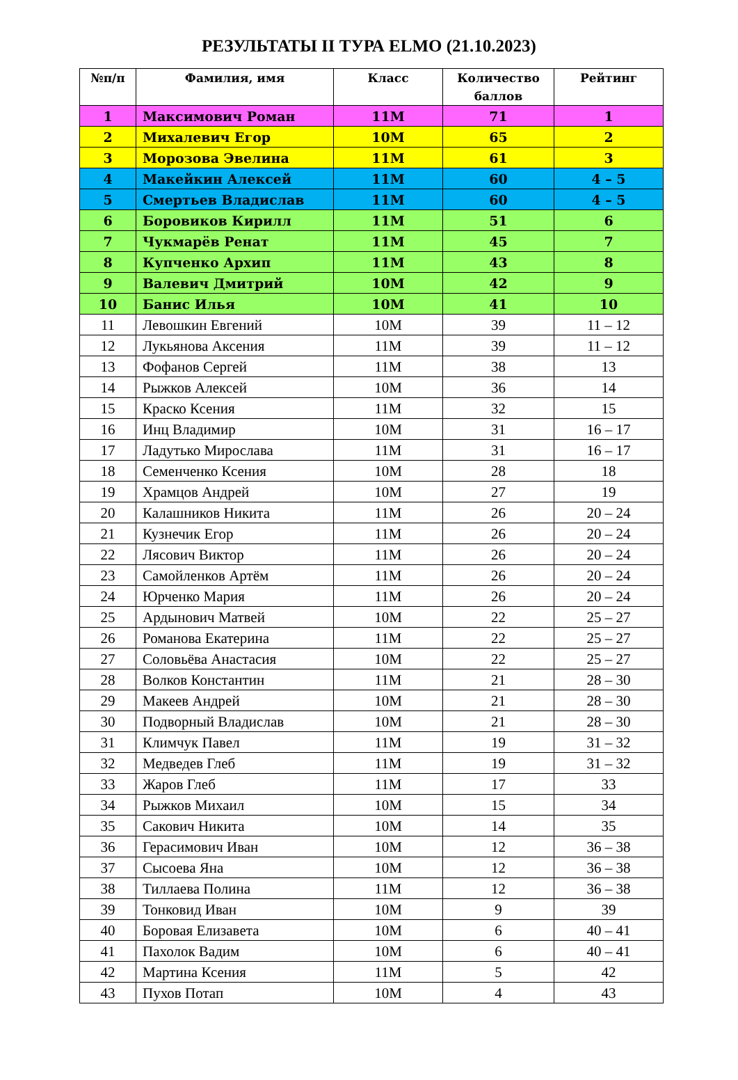РЕЗУЛЬТАТЫ II ТУРА ELMO (21.10.2023)
| №п/п | Фамилия, имя | Класс | Количество баллов | Рейтинг |
| --- | --- | --- | --- | --- |
| 1 | Максимович Роман | 11М | 71 | 1 |
| 2 | Михалевич Егор | 10М | 65 | 2 |
| 3 | Морозова Эвелина | 11М | 61 | 3 |
| 4 | Макейкин Алексей | 11М | 60 | 4 – 5 |
| 5 | Смертьев Владислав | 11М | 60 | 4 – 5 |
| 6 | Боровиков Кирилл | 11М | 51 | 6 |
| 7 | Чукмарёв Ренат | 11М | 45 | 7 |
| 8 | Купченко Архип | 11М | 43 | 8 |
| 9 | Валевич Дмитрий | 10М | 42 | 9 |
| 10 | Банис Илья | 10М | 41 | 10 |
| 11 | Левошкин Евгений | 10М | 39 | 11 – 12 |
| 12 | Лукьянова Аксения | 11М | 39 | 11 – 12 |
| 13 | Фофанов Сергей | 11М | 38 | 13 |
| 14 | Рыжков Алексей | 10М | 36 | 14 |
| 15 | Краско Ксения | 11М | 32 | 15 |
| 16 | Инц Владимир | 10М | 31 | 16 – 17 |
| 17 | Ладутько Мирослава | 11М | 31 | 16 – 17 |
| 18 | Семенченко Ксения | 10М | 28 | 18 |
| 19 | Храмцов Андрей | 10М | 27 | 19 |
| 20 | Калашников Никита | 11М | 26 | 20 – 24 |
| 21 | Кузнечик Егор | 11М | 26 | 20 – 24 |
| 22 | Лясович Виктор | 11М | 26 | 20 – 24 |
| 23 | Самойленков Артём | 11М | 26 | 20 – 24 |
| 24 | Юрченко Мария | 11М | 26 | 20 – 24 |
| 25 | Ардынович Матвей | 10М | 22 | 25 – 27 |
| 26 | Романова Екатерина | 11М | 22 | 25 – 27 |
| 27 | Соловьёва Анастасия | 10М | 22 | 25 – 27 |
| 28 | Волков Константин | 11М | 21 | 28 – 30 |
| 29 | Макеев Андрей | 10М | 21 | 28 – 30 |
| 30 | Подворный Владислав | 10М | 21 | 28 – 30 |
| 31 | Климчук Павел | 11М | 19 | 31 – 32 |
| 32 | Медведев Глеб | 11М | 19 | 31 – 32 |
| 33 | Жаров Глеб | 11М | 17 | 33 |
| 34 | Рыжков Михаил | 10М | 15 | 34 |
| 35 | Сакович Никита | 10М | 14 | 35 |
| 36 | Герасимович Иван | 10М | 12 | 36 – 38 |
| 37 | Сысоева Яна | 10М | 12 | 36 – 38 |
| 38 | Тиллаева Полина | 11М | 12 | 36 – 38 |
| 39 | Тонковид Иван | 10М | 9 | 39 |
| 40 | Боровая Елизавета | 10М | 6 | 40 – 41 |
| 41 | Пахолок Вадим | 10М | 6 | 40 – 41 |
| 42 | Мартина Ксения | 11М | 5 | 42 |
| 43 | Пухов Потап | 10М | 4 | 43 |